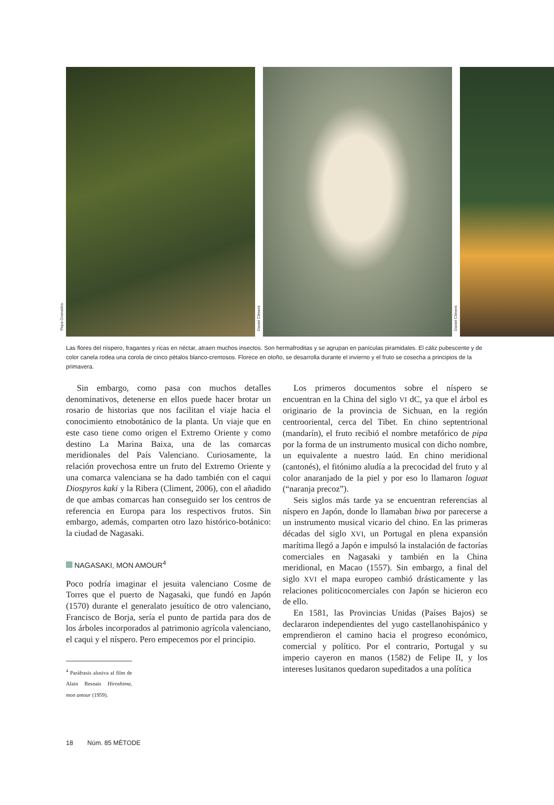Pepa Granados
Daniel Climent
Daniel Climent
Las flores del níspero, fragantes y ricas en néctar, atraen muchos insectos. Son hermafroditas y se agrupan en panículas piramidales. El cáliz pubescente y de color canela rodea una corola de cinco pétalos blanco-cremosos. Florece en otoño, se desarrolla durante el invierno y el fruto se cosecha a principios de la primavera.
Sin embargo, como pasa con muchos detalles denominativos, detenerse en ellos puede hacer brotar un rosario de historias que nos facilitan el viaje hacia el conocimiento etnobotánico de la planta. Un viaje que en este caso tiene como origen el Extremo Oriente y como destino La Marina Baixa, una de las comarcas meridionales del País Valenciano. Curiosamente, la relación provechosa entre un fruto del Extremo Oriente y una comarca valenciana se ha dado también con el caqui Diospyros kaki y la Ribera (Climent, 2006), con el añadido de que ambas comarcas han conseguido ser los centros de referencia en Europa para los respectivos frutos. Sin embargo, además, comparten otro lazo histórico-botánico: la ciudad de Nagasaki.
NAGASAKI, MON AMOUR<sup>4</sup>
Poco podría imaginar el jesuita valenciano Cosme de Torres que el puerto de Nagasaki, que fundó en Japón (1570) durante el generalato jesuítico de otro valenciano, Francisco de Borja, sería el punto de partida para dos de los árboles incorporados al patrimonio agrícola valenciano, el caqui y el níspero. Pero empecemos por el principio.
<sup>4</sup> Paráfrasis alusiva al film de Alain Resnais Hiroshima, mon amour (1959).
Los primeros documentos sobre el níspero se encuentran en la China del siglo VI dC, ya que el árbol es originario de la provincia de Sichuan, en la región centrooriental, cerca del Tibet. En chino septentrional (mandarín), el fruto recibió el nombre metafórico de pipa por la forma de un instrumento musical con dicho nombre, un equivalente a nuestro laúd. En chino meridional (cantonés), el fitónimo aludía a la precocidad del fruto y al color anaranjado de la piel y por eso lo llamaron loguat (“naranja precoz”).
Seis siglos más tarde ya se encuentran referencias al níspero en Japón, donde lo llamaban biwa por parecerse a un instrumento musical vicario del chino. En las primeras décadas del siglo XVI, un Portugal en plena expansión marítima llegó a Japón e impulsó la instalación de factorías comerciales en Nagasaki y también en la China meridional, en Macao (1557). Sin embargo, a final del siglo XVI el mapa europeo cambió drásticamente y las relaciones politicocomerciales con Japón se hicieron eco de ello.
En 1581, las Provincias Unidas (Países Bajos) se declararon independientes del yugo castellanohispánico y emprendieron el camino hacia el progreso económico, comercial y político. Por el contrario, Portugal y su imperio cayeron en manos (1582) de Felipe II, y los intereses lusitanos quedaron supeditados a una política
18 Núm. 85 MÈTODE